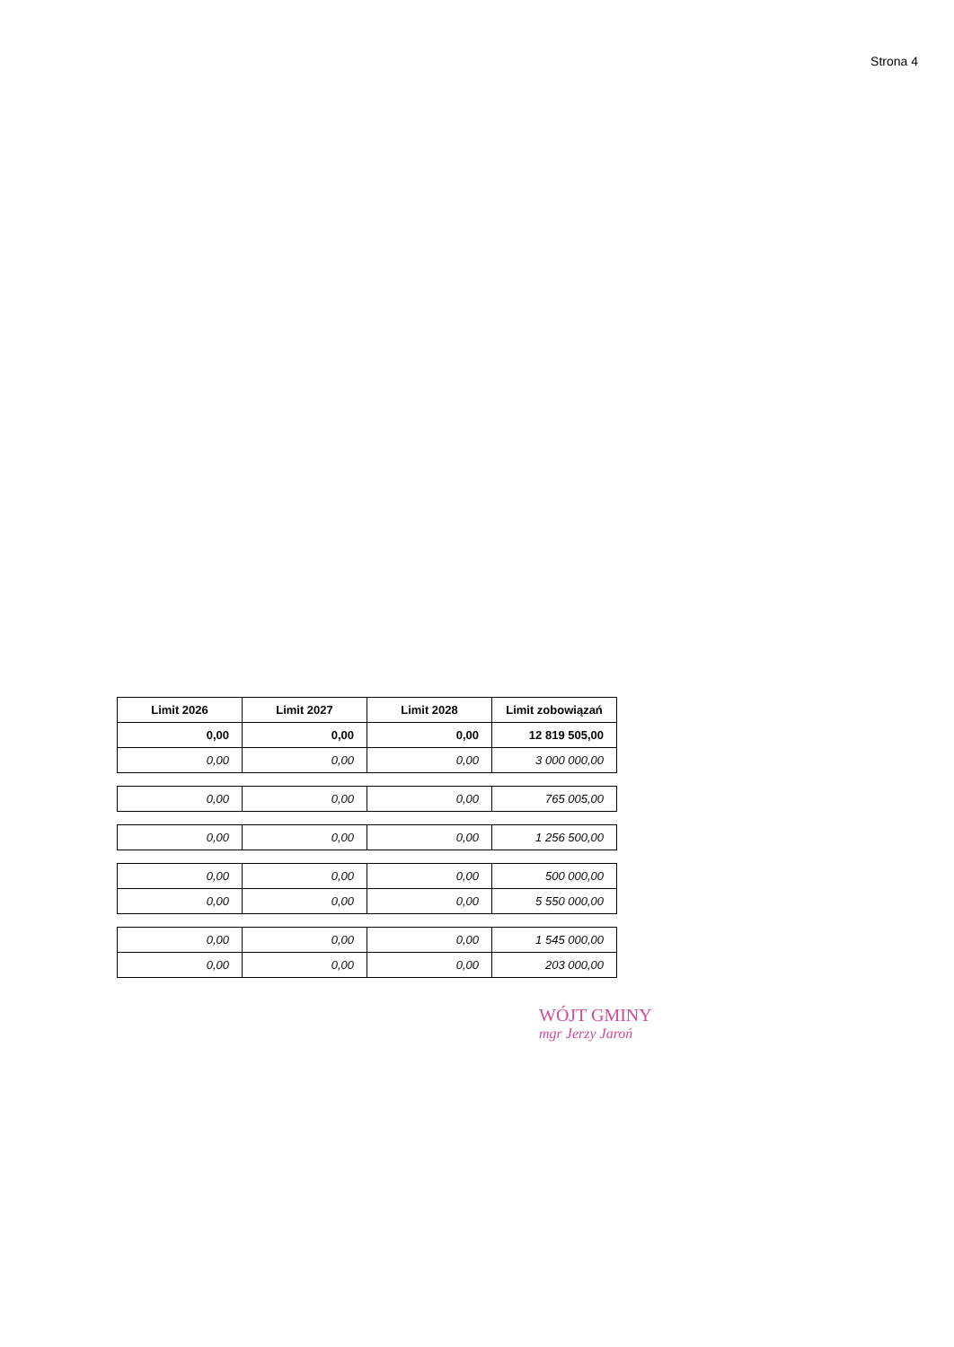Strona 4
| Limit 2026 | Limit 2027 | Limit 2028 | Limit zobowiązań |
| --- | --- | --- | --- |
| 0,00 | 0,00 | 0,00 | 12 819 505,00 |
| 0,00 | 0,00 | 0,00 | 3 000 000,00 |
| 0,00 | 0,00 | 0,00 | 765 005,00 |
| 0,00 | 0,00 | 0,00 | 1 256 500,00 |
| 0,00 | 0,00 | 0,00 | 500 000,00 |
| 0,00 | 0,00 | 0,00 | 5 550 000,00 |
| 0,00 | 0,00 | 0,00 | 1 545 000,00 |
| 0,00 | 0,00 | 0,00 | 203 000,00 |
WÓJT GMINY
mgr Jerzy Jaroń